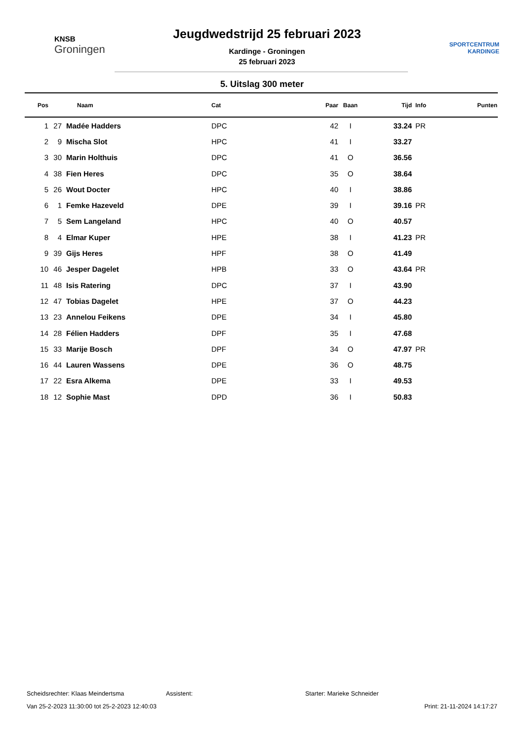KNSB
Groningen
Jeugdwedstrijd 25 februari 2023
Kardinge - Groningen
25 februari 2023
SPORTCENTRUM
KARDINGE
5. Uitslag 300 meter
| Pos | | Naam | Cat | Paar | Baan | Tijd | Info | Punten |
| --- | --- | --- | --- | --- | --- | --- | --- | --- |
| 1 | 27 | Madée Hadders | DPC | 42 | I | 33.24 | PR | |
| 2 | 9 | Mischa Slot | HPC | 41 | I | 33.27 | | |
| 3 | 30 | Marin Holthuis | DPC | 41 | O | 36.56 | | |
| 4 | 38 | Fien Heres | DPC | 35 | O | 38.64 | | |
| 5 | 26 | Wout Docter | HPC | 40 | I | 38.86 | | |
| 6 | 1 | Femke Hazeveld | DPE | 39 | I | 39.16 | PR | |
| 7 | 5 | Sem Langeland | HPC | 40 | O | 40.57 | | |
| 8 | 4 | Elmar Kuper | HPE | 38 | I | 41.23 | PR | |
| 9 | 39 | Gijs Heres | HPF | 38 | O | 41.49 | | |
| 10 | 46 | Jesper Dagelet | HPB | 33 | O | 43.64 | PR | |
| 11 | 48 | Isis Ratering | DPC | 37 | I | 43.90 | | |
| 12 | 47 | Tobias Dagelet | HPE | 37 | O | 44.23 | | |
| 13 | 23 | Annelou Feikens | DPE | 34 | I | 45.80 | | |
| 14 | 28 | Félien Hadders | DPF | 35 | I | 47.68 | | |
| 15 | 33 | Marije Bosch | DPF | 34 | O | 47.97 | PR | |
| 16 | 44 | Lauren Wassens | DPE | 36 | O | 48.75 | | |
| 17 | 22 | Esra Alkema | DPE | 33 | I | 49.53 | | |
| 18 | 12 | Sophie Mast | DPD | 36 | I | 50.83 | | |
Scheidsrechter: Klaas Meindertsma Assistent: Starter: Marieke Schneider
Van 25-2-2023 11:30:00 tot 25-2-2023 12:40:03 Print: 21-11-2024 14:17:27